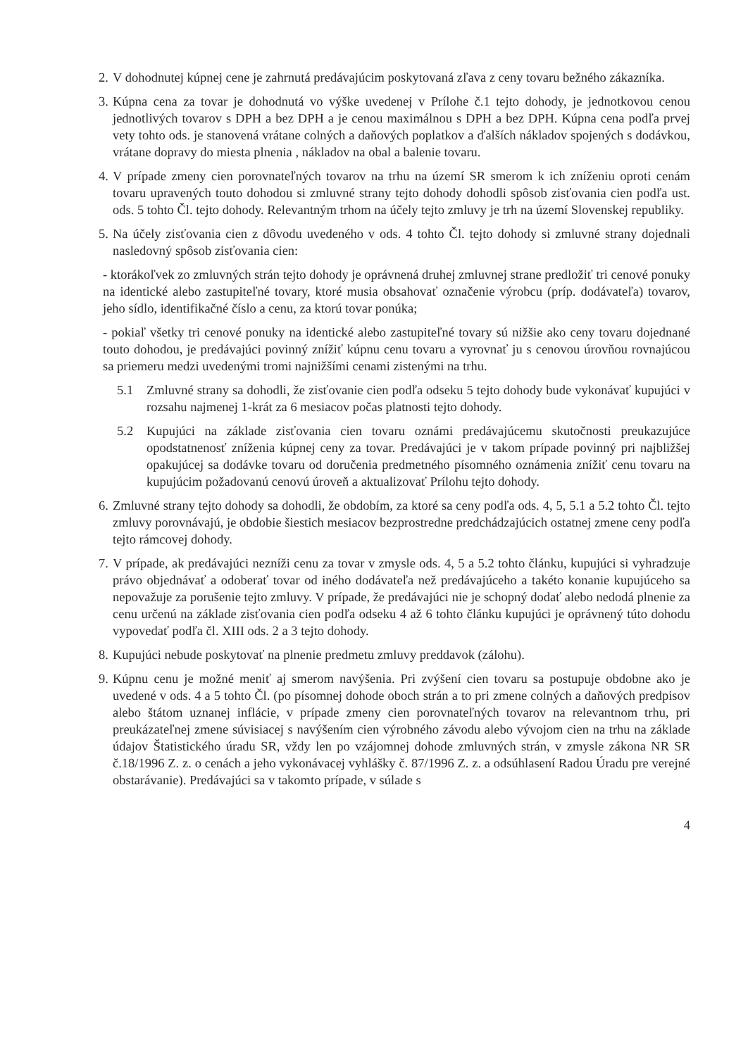2.
V dohodnutej kúpnej cene je zahrnutá predávajúcim poskytovaná zľava z ceny tovaru bežného zákazníka.
3.
Kúpna cena za tovar je dohodnutá vo výške uvedenej v Prílohe č.1 tejto dohody, je jednotkovou cenou jednotlivých tovarov s DPH a bez DPH a je cenou maximálnou s DPH a bez DPH. Kúpna cena podľa prvej vety tohto ods. je stanovená vrátane colných a daňových poplatkov a ďalších nákladov spojených s dodávkou, vrátane dopravy do miesta plnenia , nákladov na obal a balenie tovaru.
4.
V prípade zmeny cien porovnateľných tovarov na trhu na území SR smerom k ich zníženiu oproti cenám tovaru upravených touto dohodou si zmluvné strany tejto dohody dohodli spôsob zisťovania cien podľa ust. ods. 5 tohto Čl. tejto dohody. Relevantným trhom na účely tejto zmluvy je trh na území Slovenskej republiky.
5.
Na účely zisťovania cien z dôvodu uvedeného v ods. 4 tohto Čl. tejto dohody si zmluvné strany dojednali nasledovný spôsob zisťovania cien:
- ktorákoľvek zo zmluvných strán tejto dohody je oprávnená druhej zmluvnej strane predložiť tri cenové ponuky na identické alebo zastupiteľné tovary, ktoré musia obsahovať označenie výrobcu (príp. dodávateľa) tovarov, jeho sídlo, identifikačné číslo a cenu, za ktorú tovar ponúka;
- pokiaľ všetky tri cenové ponuky na identické alebo zastupiteľné tovary sú nižšie ako ceny tovaru dojednané touto dohodou, je predávajúci povinný znížiť kúpnu cenu tovaru a vyrovnať ju s cenovou úrovňou rovnajúcou sa priemeru medzi uvedenými tromi najnižšími cenami zistenými na trhu.
5.1 Zmluvné strany sa dohodli, že zisťovanie cien podľa odseku 5 tejto dohody bude vykonávať kupujúci v rozsahu najmenej 1-krát za 6 mesiacov počas platnosti tejto dohody.
5.2 Kupujúci na základe zisťovania cien tovaru oznámi predávajúcemu skutočnosti preukazujúce opodstatnenosť zníženia kúpnej ceny za tovar. Predávajúci je v takom prípade povinný pri najbližšej opakujúcej sa dodávke tovaru od doručenia predmetného písomného oznámenia znížiť cenu tovaru na kupujúcim požadovanú cenovú úroveň a aktualizovať Prílohu tejto dohody.
6.
Zmluvné strany tejto dohody sa dohodli, že obdobím, za ktoré sa ceny podľa ods. 4, 5, 5.1 a 5.2 tohto Čl. tejto zmluvy porovnávajú, je obdobie šiestich mesiacov bezprostredne predchádzajúcich ostatnej zmene ceny podľa tejto rámcovej dohody.
7.
V prípade, ak predávajúci nezníži cenu za tovar v zmysle ods. 4, 5 a 5.2 tohto článku, kupujúci si vyhradzuje právo objednávať a odoberať tovar od iného dodávateľa než predávajúceho a takéto konanie kupujúceho sa nepovažuje za porušenie tejto zmluvy. V prípade, že predávajúci nie je schopný dodať alebo nedodá plnenie za cenu určenú na základe zisťovania cien podľa odseku 4 až 6 tohto článku kupujúci je oprávnený túto dohodu vypovedať podľa čl. XIII ods. 2 a 3 tejto dohody.
8.
Kupujúci nebude poskytovať na plnenie predmetu zmluvy preddavok (zálohu).
9.
Kúpnu cenu je možné meniť aj smerom navýšenia. Pri zvýšení cien tovaru sa postupuje obdobne ako je uvedené v ods. 4 a 5 tohto Čl. (po písomnej dohode oboch strán a to pri zmene colných a daňových predpisov alebo štátom uznanej inflácie, v prípade zmeny cien porovnateľných tovarov na relevantnom trhu, pri preukázateľnej zmene súvisiacej s navýšením cien výrobného závodu alebo vývojom cien na trhu na základe údajov Štatistického úradu SR, vždy len po vzájomnej dohode zmluvných strán, v zmysle zákona NR SR č.18/1996 Z. z. o cenách a jeho vykonávacej vyhlášky č. 87/1996 Z. z. a odsúhlasení Radou Úradu pre verejné obstarávanie). Predávajúci sa v takomto prípade, v súlade s
4